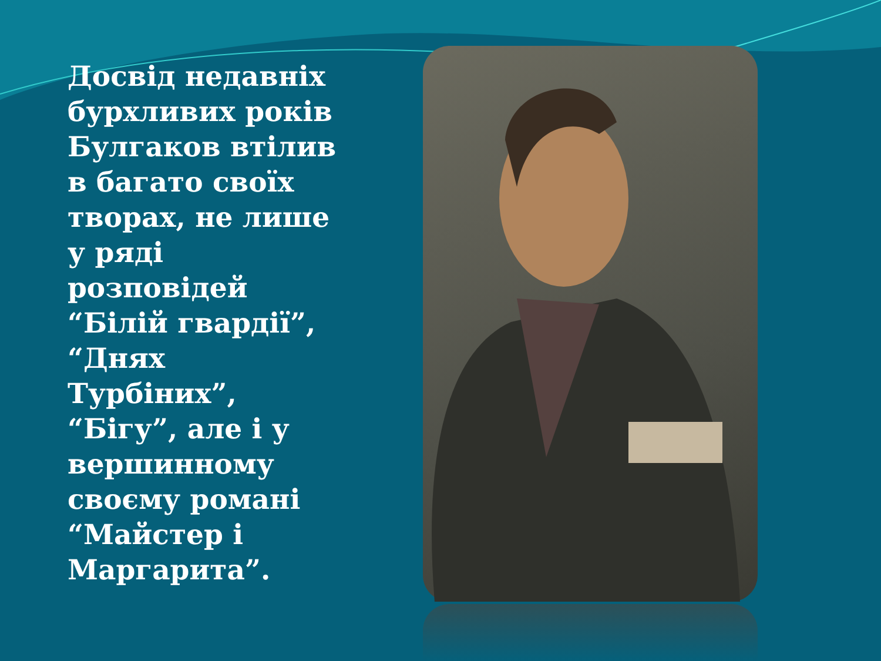Досвід недавніх бурхливих років Булгаков втілив в багато своїх творах, не лише у ряді розповідей “Білій гвардії”, “Днях Турбіних”, “Бігу”, але і у вершинному своєму романі “Майстер і Маргарита”.